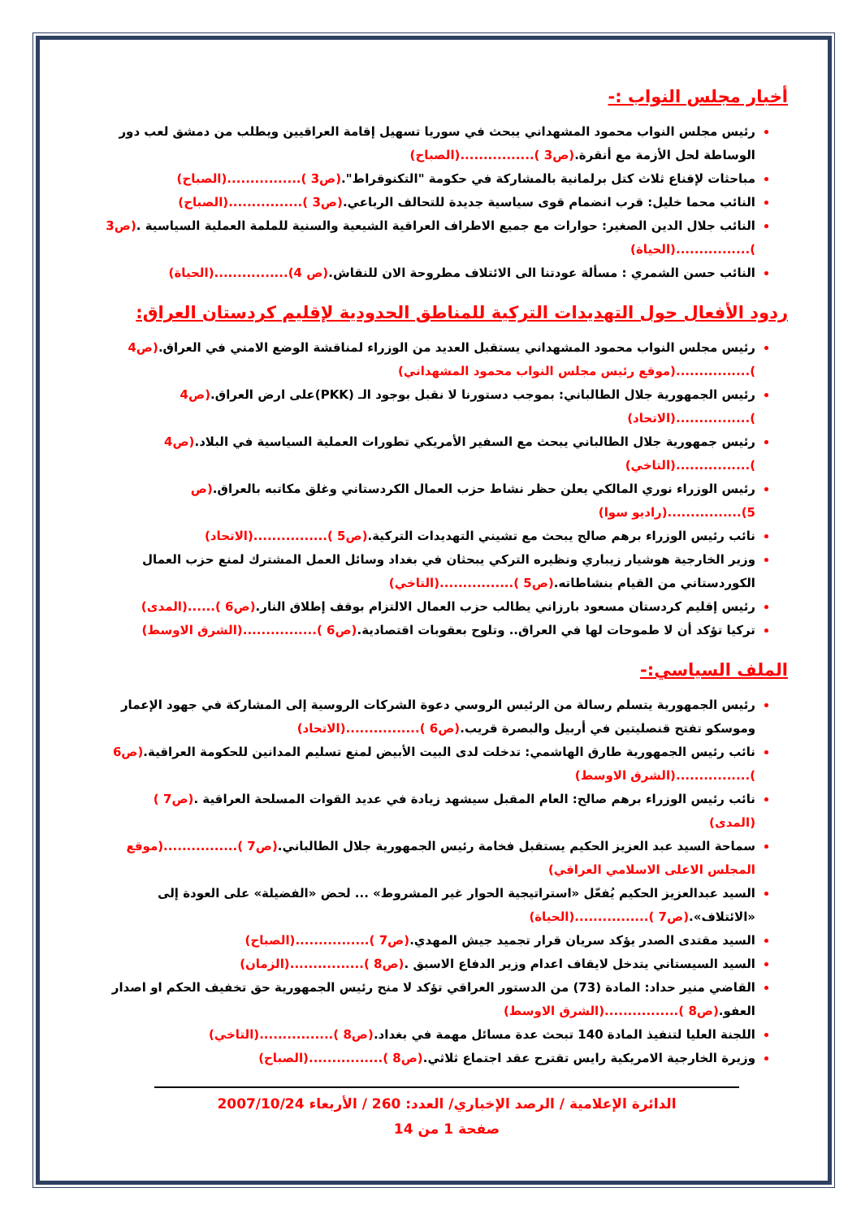أخبار مجلس النواب :-
رئيس مجلس النواب محمود المشهداني يبحث في سوريا تسهيل إقامة العراقيين ويطلب من دمشق لعب دور الوساطة لحل الأزمة مع أنقرة.(ص3 )................(الصباح)
مباحثات لإقناع ثلاث كتل برلمانية بالمشاركة في حكومة "التكنوقراط".(ص3 )................(الصباح)
النائب محما خليل: قرب انضمام قوى سياسية جديدة للتحالف الرباعي.(ص3 )................(الصباح)
النائب جلال الدين الصغير: حوارات مع جميع الاطراف العراقية الشيعية والسنية للملمة العملية السياسية .(ص3 )................(الحياة)
النائب حسن الشمري : مسألة عودتنا الى الائتلاف مطروحة الان للنقاش.(ص 4)................(الحياة)
ردود الأفعال حول التهديدات التركية للمناطق الحدودية لإقليم كردستان العراق:
رئيس مجلس النواب محمود المشهداني يستقبل العديد من الوزراء لمناقشة الوضع الامني في العراق.(ص4 )................(موقع رئيس مجلس النواب محمود المشهداني)
رئيس الجمهورية جلال الطالباني: بموجب دستورنا لا نقبل بوجود الـ (PKK)على ارض العراق.(ص4 )................(الاتحاد)
رئيس جمهورية جلال الطالباني يبحث مع السفير الأمريكي تطورات العملية السياسية في البلاد.(ص4 )................(التاخي)
رئيس الوزراء نوري المالكي يعلن حظر نشاط حزب العمال الكردستاني وغلق مكاتبه بالعراق.(ص 5)................(راديو سوا)
نائب رئيس الوزراء برهم صالح يبحث مع تشيني التهديدات التركية.(ص5 )................(الاتحاد)
وزير الخارجية هوشيار زيباري ونظيره التركي يبحثان في بغداد وسائل العمل المشترك لمنع حزب العمال الكوردستاني من القيام بنشاطاته.(ص5 )................(التاخي)
رئيس إقليم كردستان مسعود بارزاني يطالب حزب العمال الالتزام بوقف إطلاق النار.(ص6 )......(المدى)
تركيا تؤكد أن لا طموحات لها في العراق.. وتلوح بعقوبات اقتصادية.(ص6 )................(الشرق الاوسط)
الملف السياسي:-
رئيس الجمهورية يتسلم رسالة من الرئيس الروسي دعوة الشركات الروسية إلى المشاركة في جهود الإعمار وموسكو تفتح قنصليتين في أربيل والبصرة قريب.(ص6 )................(الاتحاد)
نائب رئيس الجمهورية طارق الهاشمي: تدخلت لدى البيت الأبيض لمنع تسليم المدانين للحكومة العراقية.(ص6 )................(الشرق الاوسط)
نائب رئيس الوزراء برهم صالح: العام المقبل سيشهد زيادة في عديد القوات المسلحة العراقية .(ص7 ) (المدى)
سماحة السيد عبد العزيز الحكيم يستقبل فخامة رئيس الجمهورية جلال الطالباني.(ص7 )................(موقع المجلس الاعلى الاسلامي العراقي)
السيد عبدالعزيز الحكيم يُفعّل «استراتيجية الحوار غير المشروط» ... لحض «الفضيلة» على العودة إلى «الائتلاف».(ص7 )................(الحياة)
السيد مقتدى الصدر يؤكد سريان قرار تجميد جيش المهدي.(ص7 )................(الصباح)
السيد السيستاني يتدخل لايقاف اعدام وزير الدفاع الاسبق .(ص8 )................(الزمان)
القاضي منير حداد: المادة (73) من الدستور العراقي تؤكد لا منح رئيس الجمهورية حق تخفيف الحكم او اصدار العفو.(ص8 )................(الشرق الاوسط)
اللجنة العليا لتنفيذ المادة 140 تبحث عدة مسائل مهمة في بغداد.(ص8 )................(التاخي)
وزيرة الخارجية الامريكية رايس تقترح عقد اجتماع ثلاثي.(ص8 )................(الصباح)
الدائرة الإعلامية / الرصد الإخباري/ العدد: 260 / الأربعاء 2007/10/24
صفحة 1 من 14